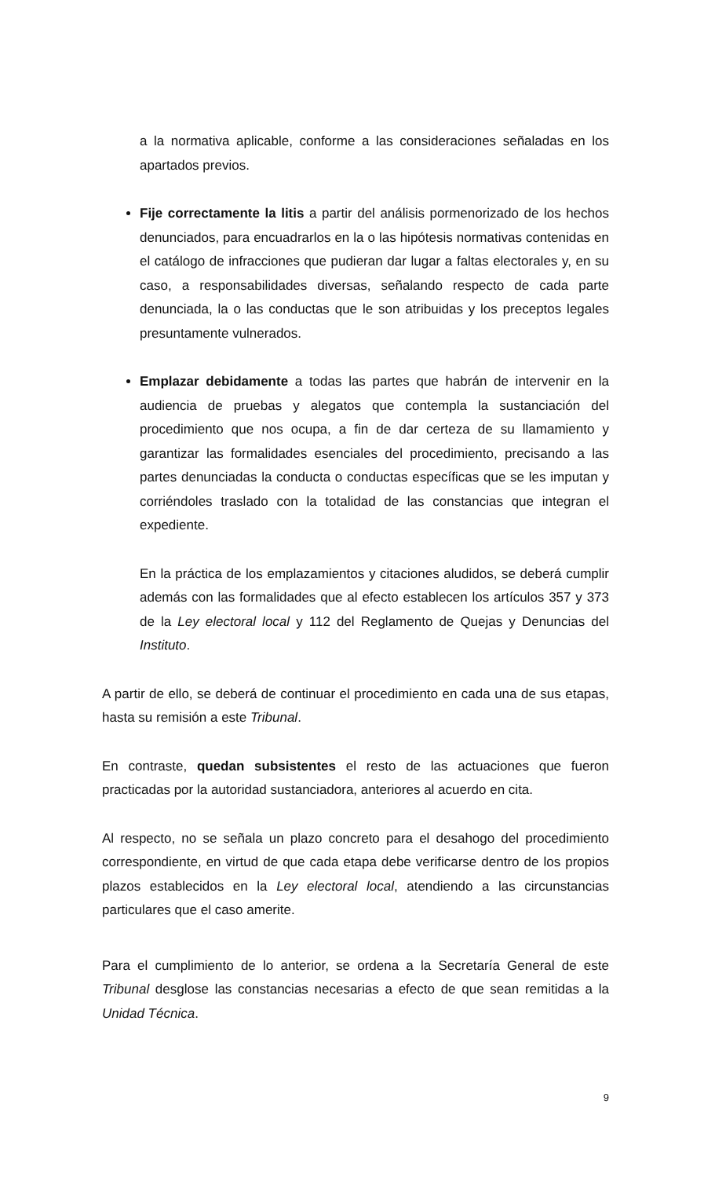a la normativa aplicable, conforme a las consideraciones señaladas en los apartados previos.
Fije correctamente la litis a partir del análisis pormenorizado de los hechos denunciados, para encuadrarlos en la o las hipótesis normativas contenidas en el catálogo de infracciones que pudieran dar lugar a faltas electorales y, en su caso, a responsabilidades diversas, señalando respecto de cada parte denunciada, la o las conductas que le son atribuidas y los preceptos legales presuntamente vulnerados.
Emplazar debidamente a todas las partes que habrán de intervenir en la audiencia de pruebas y alegatos que contempla la sustanciación del procedimiento que nos ocupa, a fin de dar certeza de su llamamiento y garantizar las formalidades esenciales del procedimiento, precisando a las partes denunciadas la conducta o conductas específicas que se les imputan y corriéndoles traslado con la totalidad de las constancias que integran el expediente.
En la práctica de los emplazamientos y citaciones aludidos, se deberá cumplir además con las formalidades que al efecto establecen los artículos 357 y 373 de la Ley electoral local y 112 del Reglamento de Quejas y Denuncias del Instituto.
A partir de ello, se deberá de continuar el procedimiento en cada una de sus etapas, hasta su remisión a este Tribunal.
En contraste, quedan subsistentes el resto de las actuaciones que fueron practicadas por la autoridad sustanciadora, anteriores al acuerdo en cita.
Al respecto, no se señala un plazo concreto para el desahogo del procedimiento correspondiente, en virtud de que cada etapa debe verificarse dentro de los propios plazos establecidos en la Ley electoral local, atendiendo a las circunstancias particulares que el caso amerite.
Para el cumplimiento de lo anterior, se ordena a la Secretaría General de este Tribunal desglose las constancias necesarias a efecto de que sean remitidas a la Unidad Técnica.
9